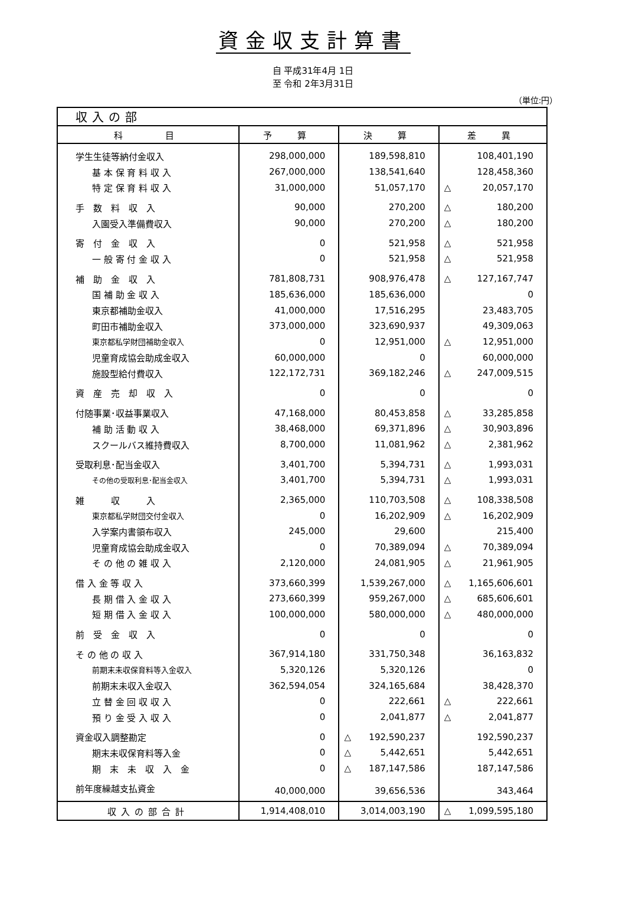資金収支計算書
自 平成31年4月 1日
至 令和 2年3月31日
（単位:円）
| 収入の部 | | | |
| --- | --- | --- | --- |
| 科 目 | 予 算 | 決 算 | 差 異 |
| 学生生徒等納付金収入 | 298,000,000 | 189,598,810 | 108,401,190 |
| 基 本 保 育 料 収 入 | 267,000,000 | 138,541,640 | 128,458,360 |
| 特 定 保 育 料 収 入 | 31,000,000 | 51,057,170 | △ 20,057,170 |
| 手 数 料 収 入 | 90,000 | 270,200 | △ 180,200 |
| 入園受入準備費収入 | 90,000 | 270,200 | △ 180,200 |
| 寄 付 金 収 入 | 0 | 521,958 | △ 521,958 |
| 一 般 寄 付 金 収 入 | 0 | 521,958 | △ 521,958 |
| 補 助 金 収 入 | 781,808,731 | 908,976,478 | △ 127,167,747 |
| 国 補 助 金 収 入 | 185,636,000 | 185,636,000 | 0 |
| 東京都補助金収入 | 41,000,000 | 17,516,295 | 23,483,705 |
| 町田市補助金収入 | 373,000,000 | 323,690,937 | 49,309,063 |
| 東京都私学財団補助金収入 | 0 | 12,951,000 | △ 12,951,000 |
| 児童育成協会助成金収入 | 60,000,000 | 0 | 60,000,000 |
| 施設型給付費収入 | 122,172,731 | 369,182,246 | △ 247,009,515 |
| 資 産 売 却 収 入 | 0 | 0 | 0 |
| 付随事業･収益事業収入 | 47,168,000 | 80,453,858 | △ 33,285,858 |
| 補 助 活 動 収 入 | 38,468,000 | 69,371,896 | △ 30,903,896 |
| スクールバス維持費収入 | 8,700,000 | 11,081,962 | △ 2,381,962 |
| 受取利息･配当金収入 | 3,401,700 | 5,394,731 | △ 1,993,031 |
| その他の受取利息･配当金収入 | 3,401,700 | 5,394,731 | △ 1,993,031 |
| 雑 収 入 | 2,365,000 | 110,703,508 | △ 108,338,508 |
| 東京都私学財団交付金収入 | 0 | 16,202,909 | △ 16,202,909 |
| 入学案内書領布収入 | 245,000 | 29,600 | 215,400 |
| 児童育成協会助成金収入 | 0 | 70,389,094 | △ 70,389,094 |
| そ の 他 の 雑 収 入 | 2,120,000 | 24,081,905 | △ 21,961,905 |
| 借 入 金 等 収 入 | 373,660,399 | 1,539,267,000 | △ 1,165,606,601 |
| 長 期 借 入 金 収 入 | 273,660,399 | 959,267,000 | △ 685,606,601 |
| 短 期 借 入 金 収 入 | 100,000,000 | 580,000,000 | △ 480,000,000 |
| 前 受 金 収 入 | 0 | 0 | 0 |
| そ の 他 の 収 入 | 367,914,180 | 331,750,348 | 36,163,832 |
| 前期末未収保育料等入金収入 | 5,320,126 | 5,320,126 | 0 |
| 前期末未収入金収入 | 362,594,054 | 324,165,684 | 38,428,370 |
| 立 替 金 回 収 収 入 | 0 | 222,661 | △ 222,661 |
| 預 り 金 受 入 収 入 | 0 | 2,041,877 | △ 2,041,877 |
| 資金収入調整勘定 | 0 | △ 192,590,237 | 192,590,237 |
| 期末未収保育料等入金 | 0 | △ 5,442,651 | 5,442,651 |
| 期 末 未 収 入 金 | 0 | △ 187,147,586 | 187,147,586 |
| 前年度繰越支払資金 | 40,000,000 | 39,656,536 | 343,464 |
| 収入の部合計 | 1,914,408,010 | 3,014,003,190 | △ 1,099,595,180 |